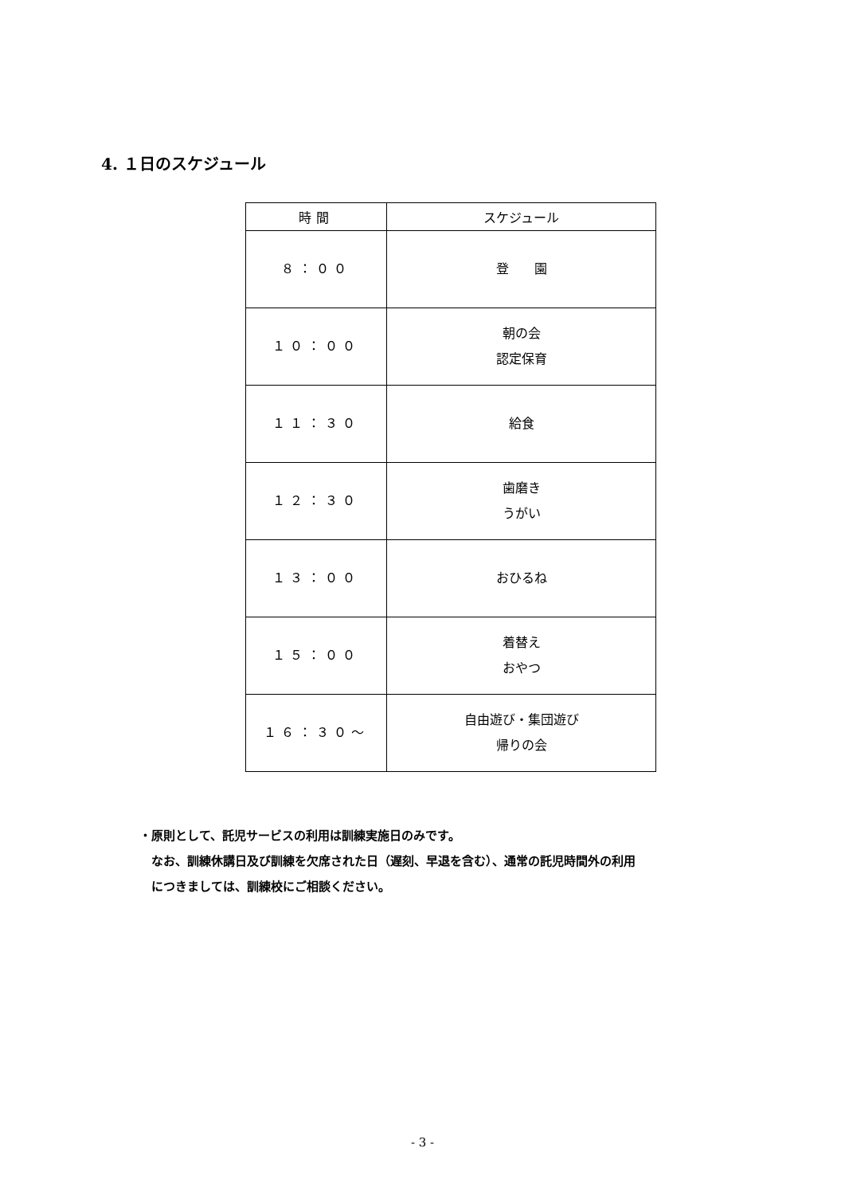4. １日のスケジュール
| 時間 | スケジュール |
| --- | --- |
| ８：００ | 登 園 |
| １０：００ | 朝の会 認定保育 |
| １１：３０ | 給食 |
| １２：３０ | 歯磨き うがい |
| １３：００ | おひるね |
| １５：００ | 着替え おやつ |
| １６：３０～ | 自由遊び・集団遊び 帰りの会 |
・原則として、託児サービスの利用は訓練実施日のみです。
　なお、訓練休講日及び訓練を欠席された日（遅刻、早退を含む）、通常の託児時間外の利用
　につきましては、訓練校にご相談ください。
- 3 -